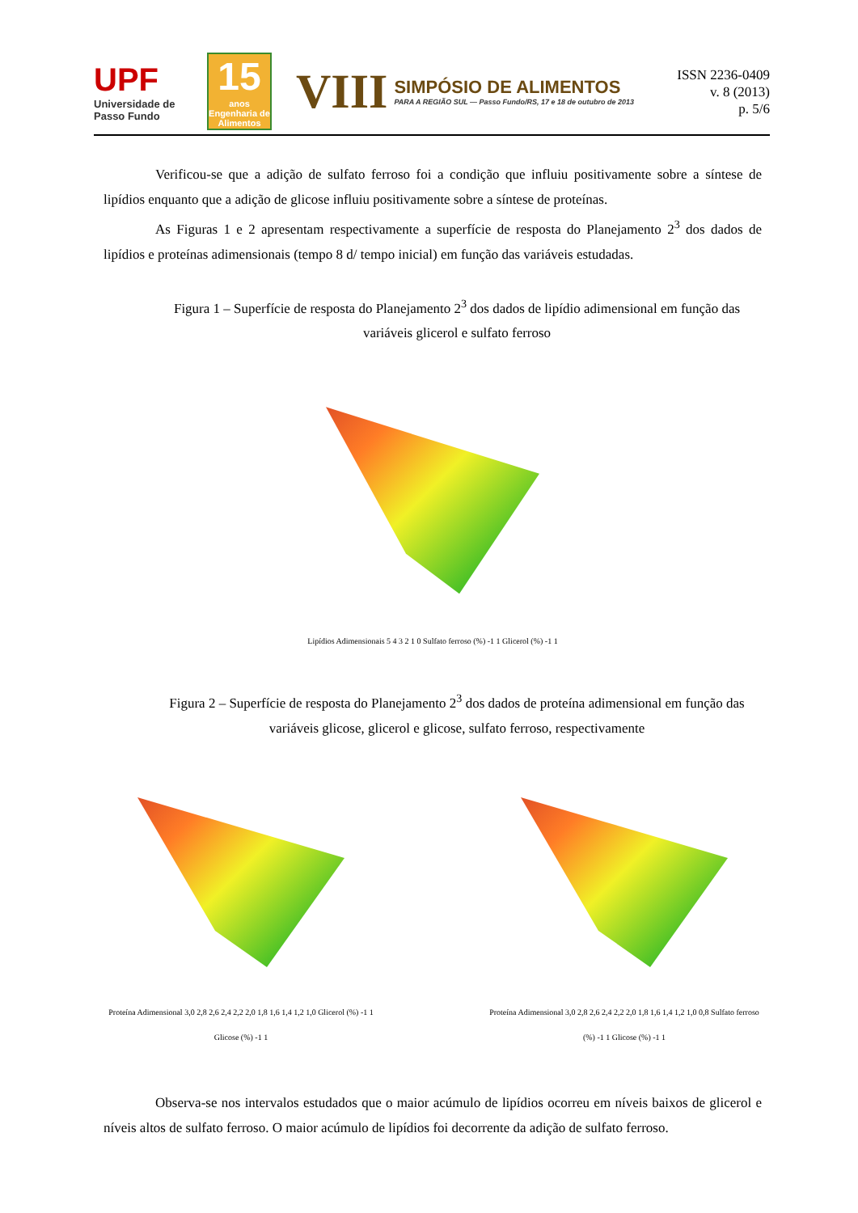UPF
Universidade de Passo Fundo
15
anos Engenharia de Alimentos
VIII
SIMPÓSIO DE ALIMENTOS
PARA A REGIÃO SUL — Passo Fundo/RS, 17 e 18 de outubro de 2013
ISSN 2236-0409
v. 8 (2013)
p. 5/6
Verificou-se que a adição de sulfato ferroso foi a condição que influiu positivamente sobre a síntese de lipídios enquanto que a adição de glicose influiu positivamente sobre a síntese de proteínas.
As Figuras 1 e 2 apresentam respectivamente a superfície de resposta do Planejamento 2<sup>3</sup> dos dados de lipídios e proteínas adimensionais (tempo 8 d/ tempo inicial) em função das variáveis estudadas.
Figura 1 – Superfície de resposta do Planejamento 2<sup>3</sup> dos dados de lipídio adimensional em função das variáveis glicerol e sulfato ferroso
Lipídios Adimensionais 5 4 3 2 1 0 Sulfato ferroso (%) -1 1 Glicerol (%) -1 1
Figura 2 – Superfície de resposta do Planejamento 2<sup>3</sup> dos dados de proteína adimensional em função das variáveis glicose, glicerol e glicose, sulfato ferroso, respectivamente
Proteína Adimensional 3,0 2,8 2,6 2,4 2,2 2,0 1,8 1,6 1,4 1,2 1,0 Glicerol (%) -1 1 Glicose (%) -1 1
Proteína Adimensional 3,0 2,8 2,6 2,4 2,2 2,0 1,8 1,6 1,4 1,2 1,0 0,8 Sulfato ferroso (%) -1 1 Glicose (%) -1 1
Observa-se nos intervalos estudados que o maior acúmulo de lipídios ocorreu em níveis baixos de glicerol e níveis altos de sulfato ferroso. O maior acúmulo de lipídios foi decorrente da adição de sulfato ferroso.